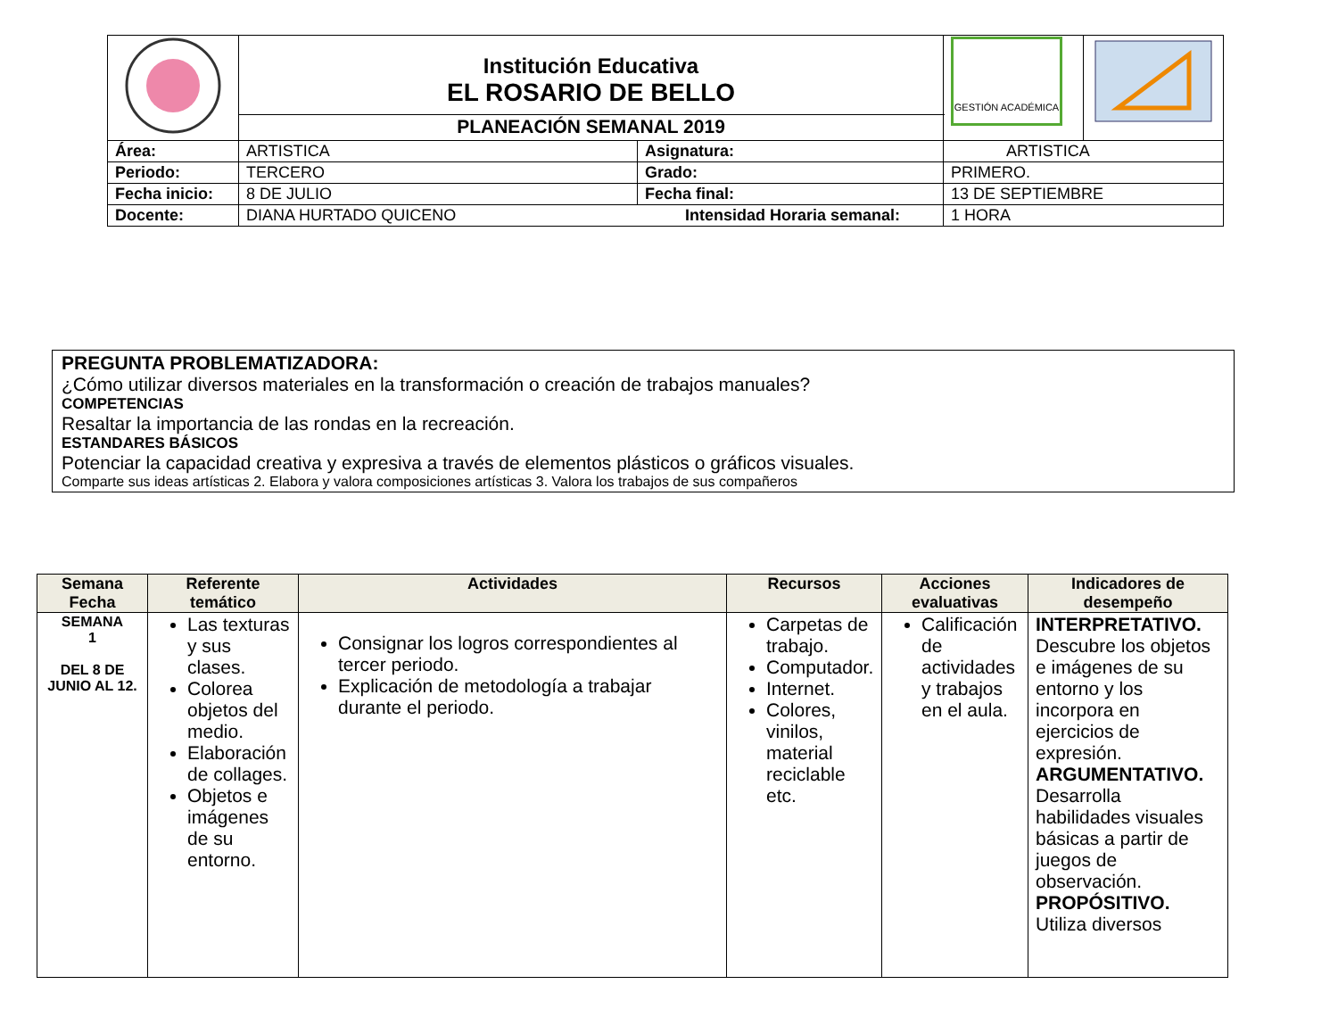| | Institución Educativa EL ROSARIO DE BELLO | | | GESTIÓN ACADÉMICA | |
| | PLANEACIÓN SEMANAL 2019 | | | | |
| Área: | ARTISTICA | Asignatura: | ARTISTICA | | |
| Periodo: | TERCERO | Grado: | PRIMERO. | | |
| Fecha inicio: | 8 DE JULIO | Fecha final: | 13 DE SEPTIEMBRE | | |
| Docente: | DIANA HURTADO QUICENO Intensidad Horaria semanal: | | | 1 HORA | |
PREGUNTA PROBLEMATIZADORA:
¿Cómo utilizar diversos materiales en la transformación o creación de trabajos manuales?
COMPETENCIAS
Resaltar la importancia de las rondas en la recreación.
ESTANDARES BÁSICOS
Potenciar la capacidad creativa y expresiva a través de elementos plásticos o gráficos visuales.
Comparte sus ideas artísticas 2. Elabora y valora composiciones artísticas 3. Valora los trabajos de sus compañeros
| Semana Fecha | Referente temático | Actividades | Recursos | Acciones evaluativas | Indicadores de desempeño |
| --- | --- | --- | --- | --- | --- |
| SEMANA 1 DEL 8 DE JUNIO AL 12. | Las texturas y sus clases. Colorea objetos del medio. Elaboración de collages. Objetos e imágenes de su entorno. | Consignar los logros correspondientes al tercer periodo. Explicación de metodología a trabajar durante el periodo. | Carpetas de trabajo. Computador. Internet. Colores, vinilos, material reciclable etc. | Calificación de actividades y trabajos en el aula. | INTERPRETATIVO. Descubre los objetos e imágenes de su entorno y los incorpora en ejercicios de expresión. ARGUMENTATIVO. Desarrolla habilidades visuales básicas a partir de juegos de observación. PROPÓSITIVO. Utiliza diversos |